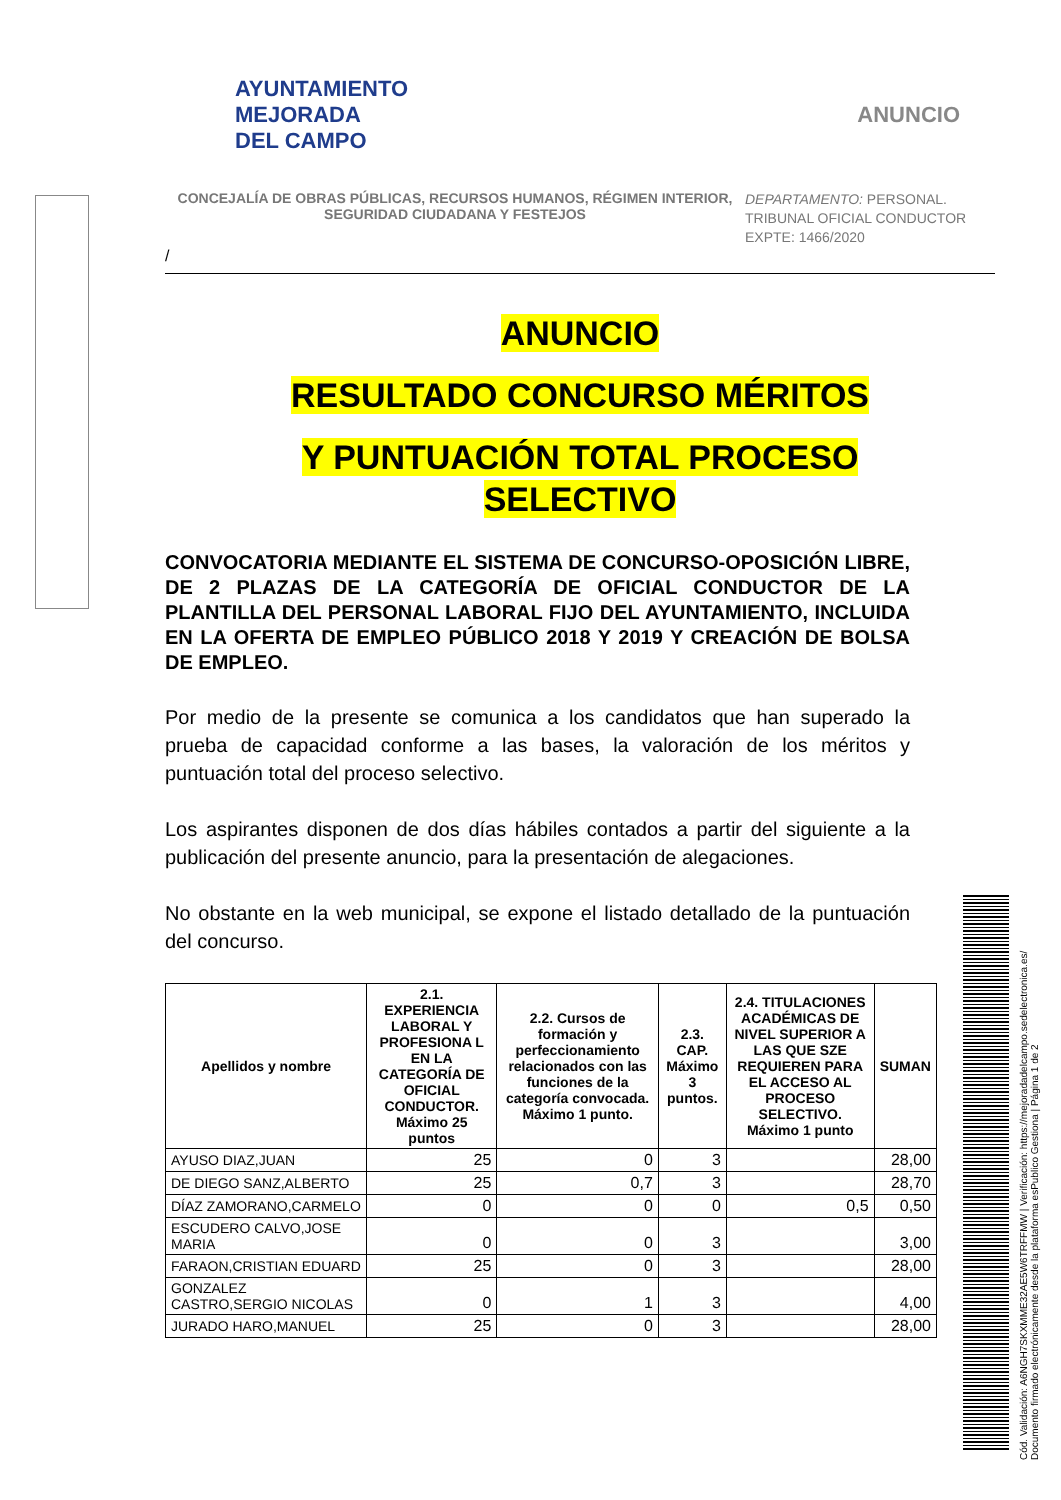AYUNTAMIENTO
MEJORADA
DEL CAMPO
ANUNCIO
CONCEJALÍA DE OBRAS PÚBLICAS, RECURSOS HUMANOS, RÉGIMEN INTERIOR,
SEGURIDAD CIUDADANA Y FESTEJOS
DEPARTAMENTO: PERSONAL.
TRIBUNAL OFICIAL CONDUCTOR
EXPTE: 1466/2020
/
ANUNCIO
RESULTADO CONCURSO MÉRITOS
Y PUNTUACIÓN TOTAL PROCESO
SELECTIVO
CONVOCATORIA MEDIANTE EL SISTEMA DE CONCURSO-OPOSICIÓN LIBRE, DE 2 PLAZAS DE LA CATEGORÍA DE OFICIAL CONDUCTOR DE LA PLANTILLA DEL PERSONAL LABORAL FIJO DEL AYUNTAMIENTO, INCLUIDA EN LA OFERTA DE EMPLEO PÚBLICO 2018 Y 2019 Y CREACIÓN DE BOLSA DE EMPLEO.
Por medio de la presente se comunica a los candidatos que han superado la prueba de capacidad conforme a las bases, la valoración de los méritos y puntuación total del proceso selectivo.
Los aspirantes disponen de dos días hábiles contados a partir del siguiente a la publicación del presente anuncio, para la presentación de alegaciones.
No obstante en la web municipal, se expone el listado detallado de la puntuación del concurso.
| Apellidos y nombre | 2.1. EXPERIENCIA LABORAL Y PROFESIONA L EN LA CATEGORÍA DE OFICIAL CONDUCTOR. Máximo 25 puntos | 2.2. Cursos de formación y perfeccionamiento relacionados con las funciones de la categoría convocada. Máximo 1 punto. | 2.3. CAP. Máximo 3 puntos. | 2.4. TITULACIONES ACADÉMICAS DE NIVEL SUPERIOR A LAS QUE SZE REQUIEREN PARA EL ACCESO AL PROCESO SELECTIVO. Máximo 1 punto | SUMAN |
| --- | --- | --- | --- | --- | --- |
| AYUSO DIAZ,JUAN | 25 | 0 | 3 | | 28,00 |
| DE DIEGO SANZ,ALBERTO | 25 | 0,7 | 3 | | 28,70 |
| DÍAZ ZAMORANO,CARMELO | 0 | 0 | 0 | 0,5 | 0,50 |
| ESCUDERO CALVO,JOSE MARIA | 0 | 0 | 3 | | 3,00 |
| FARAON,CRISTIAN EDUARD | 25 | 0 | 3 | | 28,00 |
| GONZALEZ CASTRO,SERGIO NICOLAS | 0 | 1 | 3 | | 4,00 |
| JURADO HARO,MANUEL | 25 | 0 | 3 | | 28,00 |
Cód. Validación: A6NGH7SKXMME32AE5W6TRFFMW | Verificación: https://mejoradadelcampo.sedelectronica.es/ Documento firmado electrónicamente desde la plataforma esPublico Gestiona | Página 1 de 2